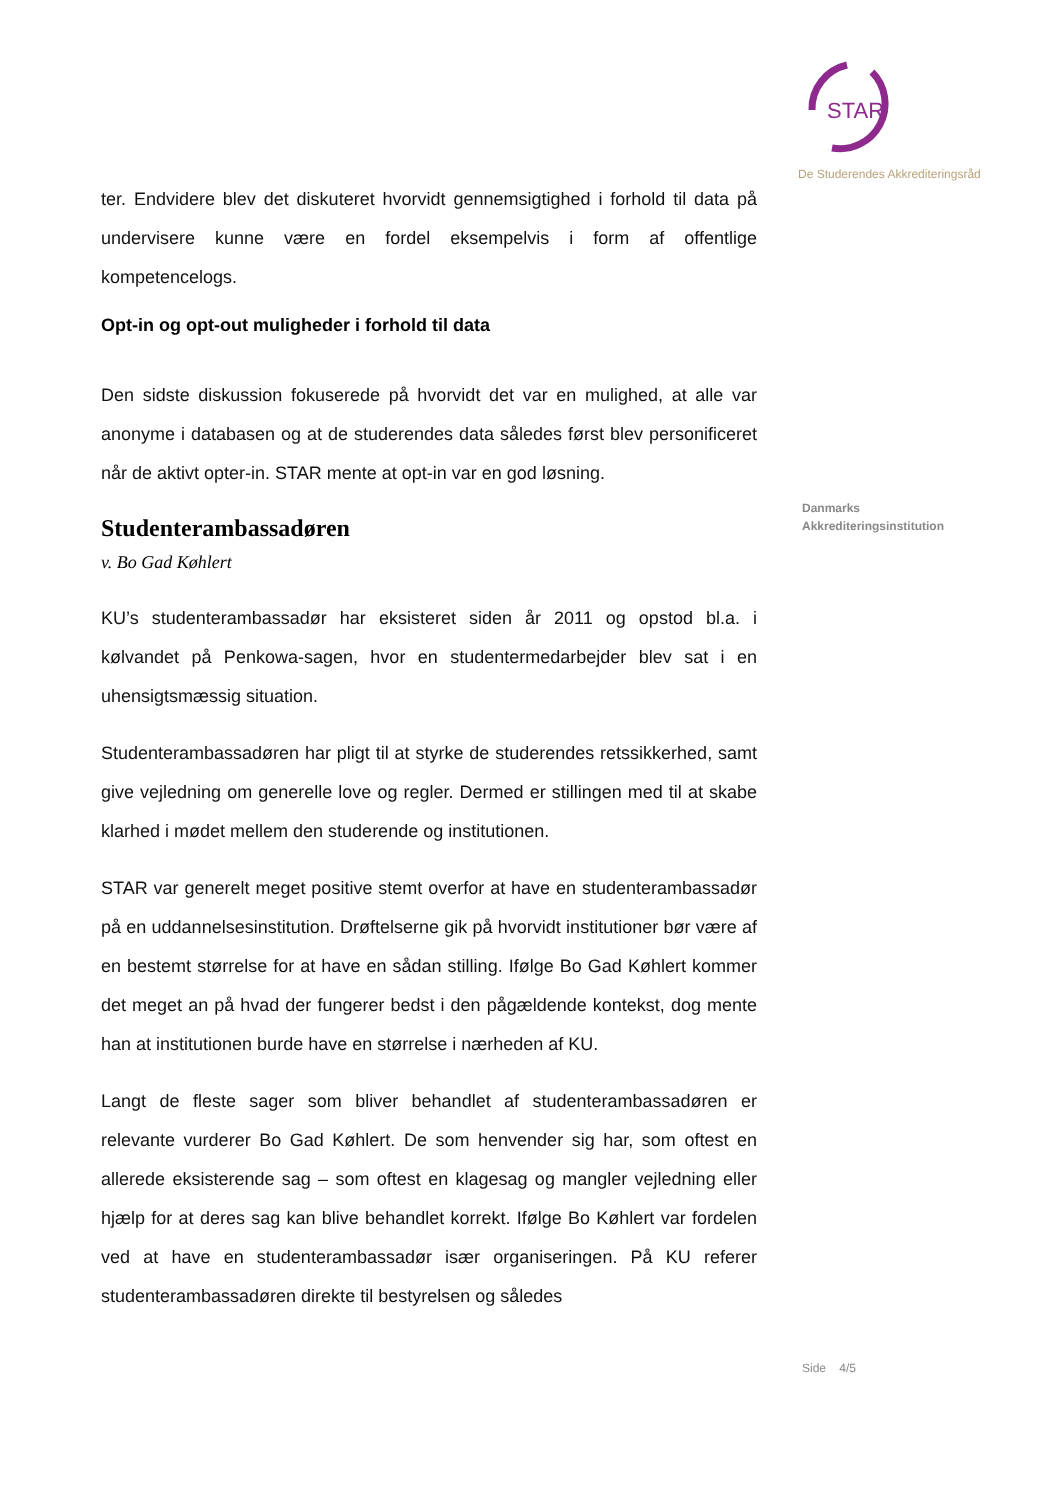ter. Endvidere blev det diskuteret hvorvidt gennemsigtighed i forhold til data på undervisere kunne være en fordel eksempelvis i form af offentlige kompetencelogs.
Opt-in og opt-out muligheder i forhold til data
Den sidste diskussion fokuserede på hvorvidt det var en mulighed, at alle var anonyme i databasen og at de studerendes data således først blev personificeret når de aktivt opter-in. STAR mente at opt-in var en god løsning.
Studenterambassadøren
v. Bo Gad Køhlert
KU’s studenterambassadør har eksisteret siden år 2011 og opstod bl.a. i kølvandet på Penkowa-sagen, hvor en studentermedarbejder blev sat i en uhensigtsmæssig situation.
Studenterambassadøren har pligt til at styrke de studerendes retssikkerhed, samt give vejledning om generelle love og regler. Dermed er stillingen med til at skabe klarhed i mødet mellem den studerende og institutionen.
STAR var generelt meget positive stemt overfor at have en studenterambassadør på en uddannelsesinstitution. Drøftelserne gik på hvorvidt institutioner bør være af en bestemt størrelse for at have en sådan stilling. Ifølge Bo Gad Køhlert kommer det meget an på hvad der fungerer bedst i den pågældende kontekst, dog mente han at institutionen burde have en størrelse i nærheden af KU.
Langt de fleste sager som bliver behandlet af studenterambassadøren er relevante vurderer Bo Gad Køhlert. De som henvender sig har, som oftest en allerede eksisterende sag – som oftest en klagesag og mangler vejledning eller hjælp for at deres sag kan blive behandlet korrekt. Ifølge Bo Køhlert var fordelen ved at have en studenterambassadør især organiseringen. På KU referer studenterambassadøren direkte til bestyrelsen og således
STAR
De Studerendes Akkrediteringsråd
Danmarks
Akkrediteringsinstitution
Side 4/5